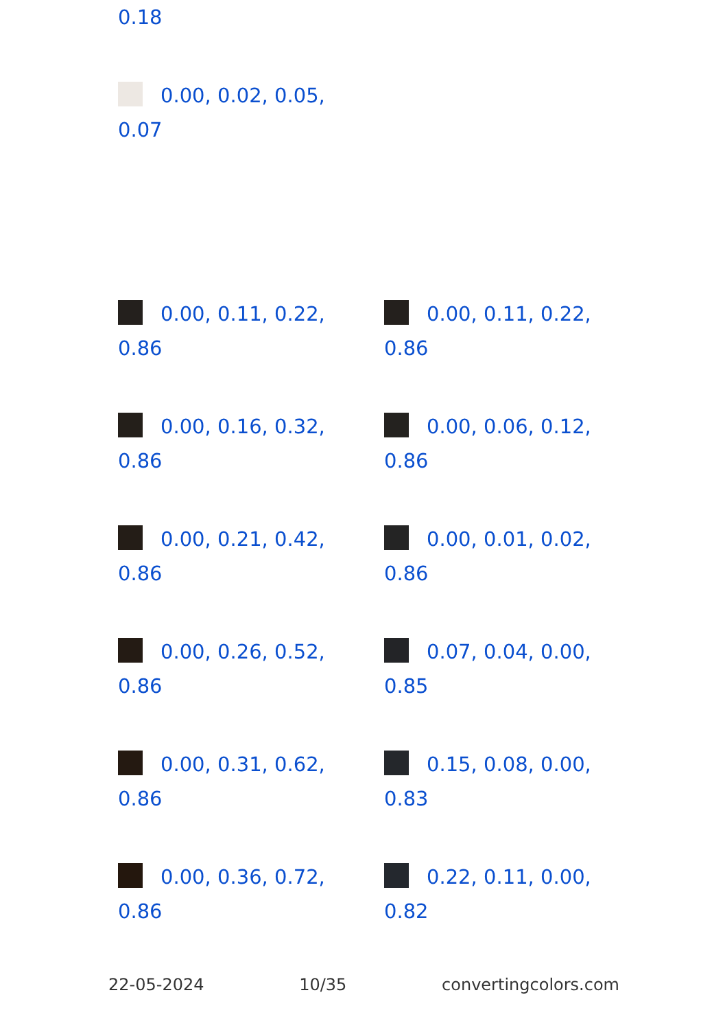0.18
0.00, 0.02, 0.05, 0.07
0.00, 0.11, 0.22, 0.86
0.00, 0.11, 0.22, 0.86
0.00, 0.16, 0.32, 0.86
0.00, 0.06, 0.12, 0.86
0.00, 0.21, 0.42, 0.86
0.00, 0.01, 0.02, 0.86
0.00, 0.26, 0.52, 0.86
0.07, 0.04, 0.00, 0.85
0.00, 0.31, 0.62, 0.86
0.15, 0.08, 0.00, 0.83
0.00, 0.36, 0.72, 0.86
0.22, 0.11, 0.00, 0.82
22-05-2024 10/35 convertingcolors.com